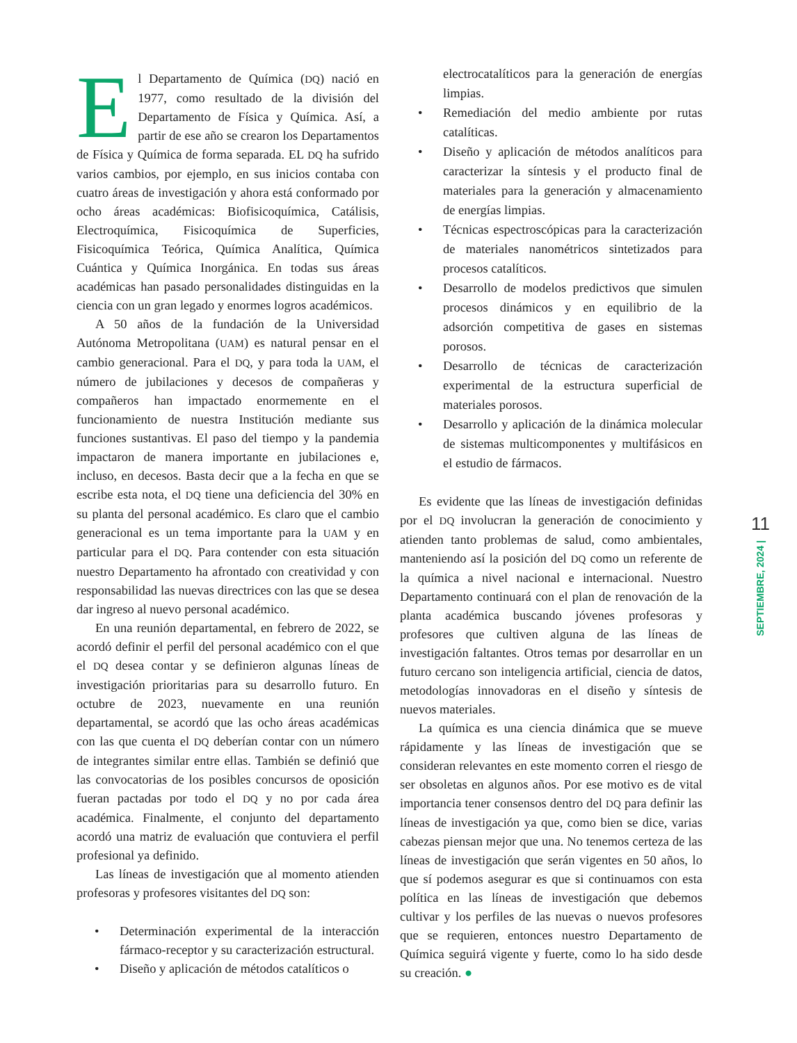El Departamento de Química (DQ) nació en 1977, como resultado de la división del Departamento de Física y Química. Así, a partir de ese año se crearon los Departamentos de Física y Química de forma separada. EL DQ ha sufrido varios cambios, por ejemplo, en sus inicios contaba con cuatro áreas de investigación y ahora está conformado por ocho áreas académicas: Biofisicoquímica, Catálisis, Electroquímica, Fisicoquímica de Superficies, Fisicoquímica Teórica, Química Analítica, Química Cuántica y Química Inorgánica. En todas sus áreas académicas han pasado personalidades distinguidas en la ciencia con un gran legado y enormes logros académicos.
A 50 años de la fundación de la Universidad Autónoma Metropolitana (UAM) es natural pensar en el cambio generacional. Para el DQ, y para toda la UAM, el número de jubilaciones y decesos de compañeras y compañeros han impactado enormemente en el funcionamiento de nuestra Institución mediante sus funciones sustantivas. El paso del tiempo y la pandemia impactaron de manera importante en jubilaciones e, incluso, en decesos. Basta decir que a la fecha en que se escribe esta nota, el DQ tiene una deficiencia del 30% en su planta del personal académico. Es claro que el cambio generacional es un tema importante para la UAM y en particular para el DQ. Para contender con esta situación nuestro Departamento ha afrontado con creatividad y con responsabilidad las nuevas directrices con las que se desea dar ingreso al nuevo personal académico.
En una reunión departamental, en febrero de 2022, se acordó definir el perfil del personal académico con el que el DQ desea contar y se definieron algunas líneas de investigación prioritarias para su desarrollo futuro. En octubre de 2023, nuevamente en una reunión departamental, se acordó que las ocho áreas académicas con las que cuenta el DQ deberían contar con un número de integrantes similar entre ellas. También se definió que las convocatorias de los posibles concursos de oposición fueran pactadas por todo el DQ y no por cada área académica. Finalmente, el conjunto del departamento acordó una matriz de evaluación que contuviera el perfil profesional ya definido.
Las líneas de investigación que al momento atienden profesoras y profesores visitantes del DQ son:
• Determinación experimental de la interacción fármaco-receptor y su caracterización estructural.
• Diseño y aplicación de métodos catalíticos o
electrocatalíticos para la generación de energías limpias.
• Remediación del medio ambiente por rutas catalíticas.
• Diseño y aplicación de métodos analíticos para caracterizar la síntesis y el producto final de materiales para la generación y almacenamiento de energías limpias.
• Técnicas espectroscópicas para la caracterización de materiales nanométricos sintetizados para procesos catalíticos.
• Desarrollo de modelos predictivos que simulen procesos dinámicos y en equilibrio de la adsorción competitiva de gases en sistemas porosos.
• Desarrollo de técnicas de caracterización experimental de la estructura superficial de materiales porosos.
• Desarrollo y aplicación de la dinámica molecular de sistemas multicomponentes y multifásicos en el estudio de fármacos.
Es evidente que las líneas de investigación definidas por el DQ involucran la generación de conocimiento y atienden tanto problemas de salud, como ambientales, manteniendo así la posición del DQ como un referente de la química a nivel nacional e internacional. Nuestro Departamento continuará con el plan de renovación de la planta académica buscando jóvenes profesoras y profesores que cultiven alguna de las líneas de investigación faltantes. Otros temas por desarrollar en un futuro cercano son inteligencia artificial, ciencia de datos, metodologías innovadoras en el diseño y síntesis de nuevos materiales.
La química es una ciencia dinámica que se mueve rápidamente y las líneas de investigación que se consideran relevantes en este momento corren el riesgo de ser obsoletas en algunos años. Por ese motivo es de vital importancia tener consensos dentro del DQ para definir las líneas de investigación ya que, como bien se dice, varias cabezas piensan mejor que una. No tenemos certeza de las líneas de investigación que serán vigentes en 50 años, lo que sí podemos asegurar es que si continuamos con esta política en las líneas de investigación que debemos cultivar y los perfiles de las nuevas o nuevos profesores que se requieren, entonces nuestro Departamento de Química seguirá vigente y fuerte, como lo ha sido desde su creación. ●
11
SEPTIEMBRE, 2024 |